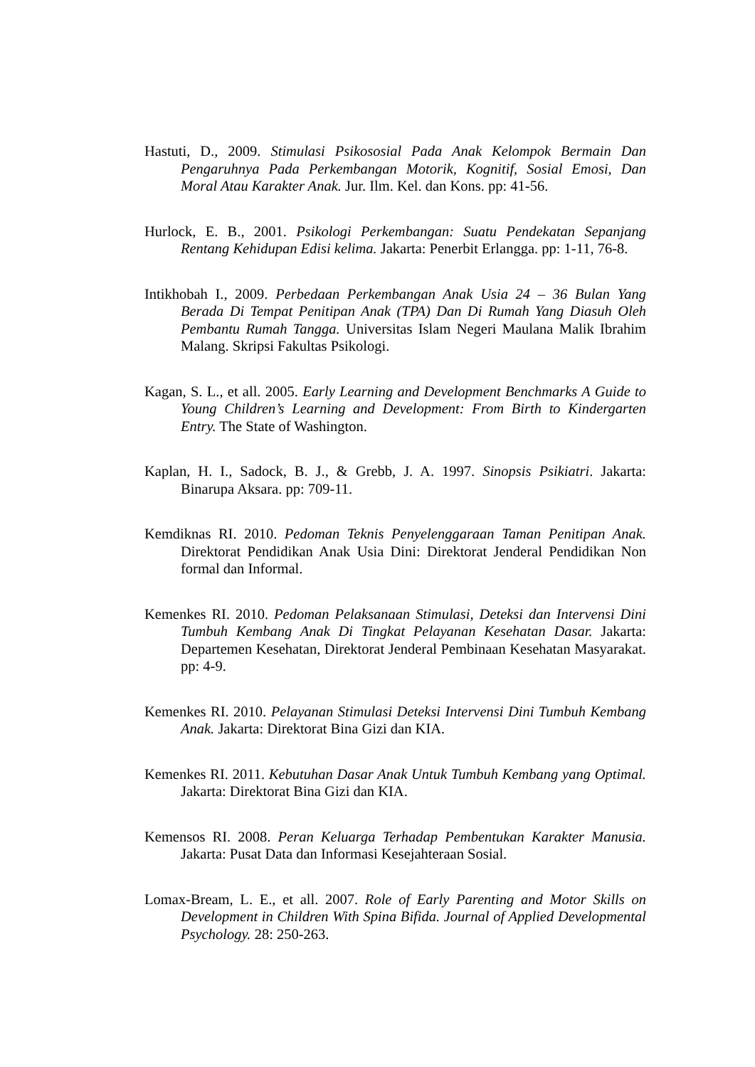Hastuti, D., 2009. Stimulasi Psikososial Pada Anak Kelompok Bermain Dan Pengaruhnya Pada Perkembangan Motorik, Kognitif, Sosial Emosi, Dan Moral Atau Karakter Anak. Jur. Ilm. Kel. dan Kons. pp: 41-56.
Hurlock, E. B., 2001. Psikologi Perkembangan: Suatu Pendekatan Sepanjang Rentang Kehidupan Edisi kelima. Jakarta: Penerbit Erlangga. pp: 1-11, 76-8.
Intikhobah I., 2009. Perbedaan Perkembangan Anak Usia 24 – 36 Bulan Yang Berada Di Tempat Penitipan Anak (TPA) Dan Di Rumah Yang Diasuh Oleh Pembantu Rumah Tangga. Universitas Islam Negeri Maulana Malik Ibrahim Malang. Skripsi Fakultas Psikologi.
Kagan, S. L., et all. 2005. Early Learning and Development Benchmarks A Guide to Young Children’s Learning and Development: From Birth to Kindergarten Entry. The State of Washington.
Kaplan, H. I., Sadock, B. J., & Grebb, J. A. 1997. Sinopsis Psikiatri. Jakarta: Binarupa Aksara. pp: 709-11.
Kemdiknas RI. 2010. Pedoman Teknis Penyelenggaraan Taman Penitipan Anak. Direktorat Pendidikan Anak Usia Dini: Direktorat Jenderal Pendidikan Non formal dan Informal.
Kemenkes RI. 2010. Pedoman Pelaksanaan Stimulasi, Deteksi dan Intervensi Dini Tumbuh Kembang Anak Di Tingkat Pelayanan Kesehatan Dasar. Jakarta: Departemen Kesehatan, Direktorat Jenderal Pembinaan Kesehatan Masyarakat. pp: 4-9.
Kemenkes RI. 2010. Pelayanan Stimulasi Deteksi Intervensi Dini Tumbuh Kembang Anak. Jakarta: Direktorat Bina Gizi dan KIA.
Kemenkes RI. 2011. Kebutuhan Dasar Anak Untuk Tumbuh Kembang yang Optimal. Jakarta: Direktorat Bina Gizi dan KIA.
Kemensos RI. 2008. Peran Keluarga Terhadap Pembentukan Karakter Manusia. Jakarta: Pusat Data dan Informasi Kesejahteraan Sosial.
Lomax-Bream, L. E., et all. 2007. Role of Early Parenting and Motor Skills on Development in Children With Spina Bifida. Journal of Applied Developmental Psychology. 28: 250-263.